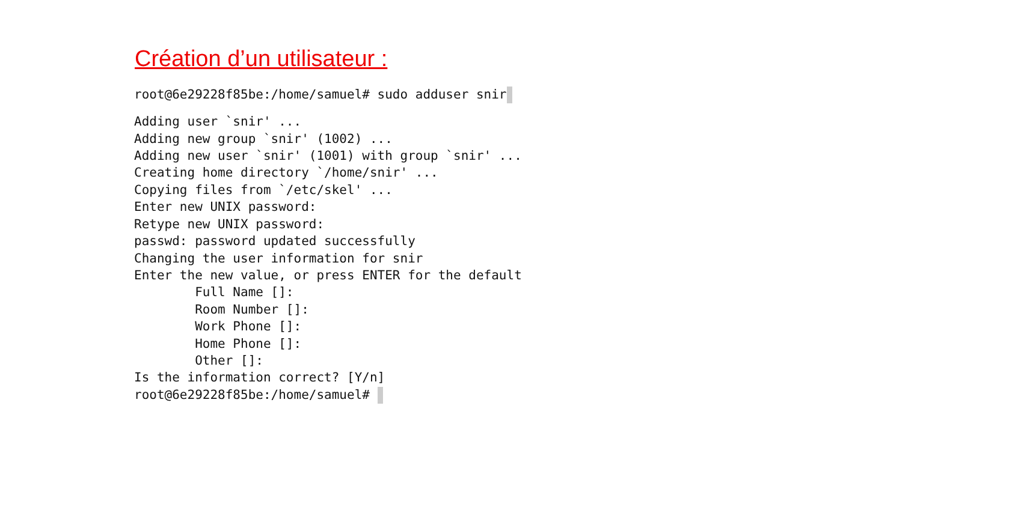Création d’un utilisateur :
root@6e29228f85be:/home/samuel# sudo adduser snir
Adding user `snir' ... Adding new group `snir' (1002) ... Adding new user `snir' (1001) with group `snir' ... Creating home directory `/home/snir' ... Copying files from `/etc/skel' ... Enter new UNIX password: Retype new UNIX password: passwd: password updated successfully Changing the user information for snir Enter the new value, or press ENTER for the default Full Name []: Room Number []: Work Phone []: Home Phone []: Other []: Is the information correct? [Y/n] root@6e29228f85be:/home/samuel#